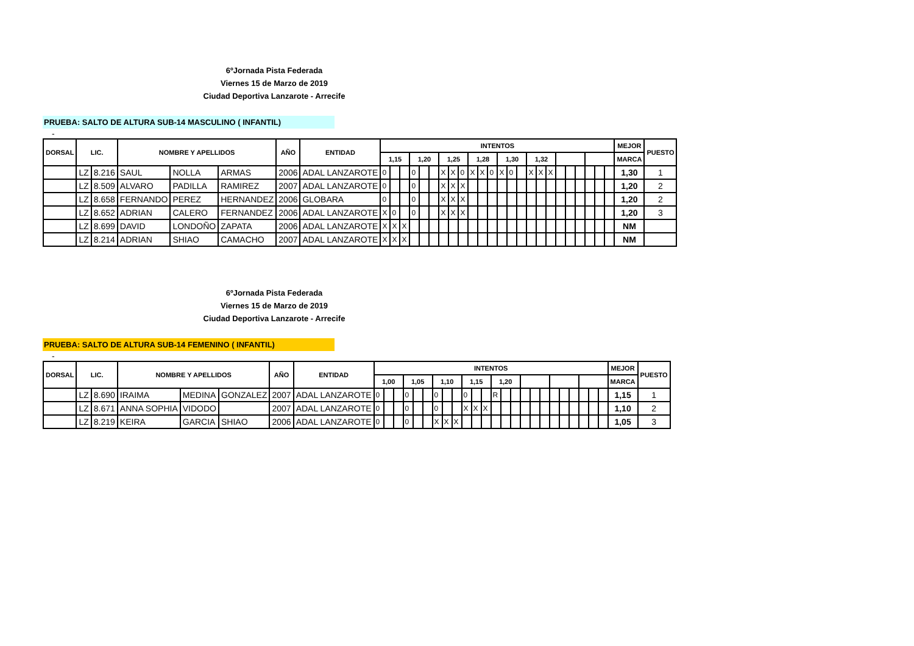6ºJornada Pista Federada
Viernes 15 de Marzo de 2019
Ciudad Deportiva Lanzarote - Arrecife
PRUEBA: SALTO DE ALTURA SUB-14 MASCULINO ( INFANTIL)
-
| DORSAL | LIC. | | NOMBRE Y APELLIDOS | | | AÑO | ENTIDAD | INTENTOS | | | | | | | | | | | | | | | | | | | | | | | | MEJOR | PUESTO |
| --- | --- | --- | --- | --- | --- | --- | --- | --- | --- | --- | --- | --- | --- | --- | --- | --- | --- | --- | --- | --- | --- | --- | --- | --- | --- | --- | --- | --- | --- | --- | --- | --- | --- |
| | | | | | | | | 1,15 | | | 1,20 | | | 1,25 | | | 1,28 | | | 1,30 | | | 1,32 | | | | | | | | | MARCA | |
| | LZ | 8.216 | SAUL | NOLLA | ARMAS | 2006 | ADAL LANZAROTE | 0 | | | 0 | | | X | X | 0 | X | X | 0 | X | 0 | | X | X | X | | | | | | | 1,30 | 1 |
| | LZ | 8.509 | ALVARO | PADILLA | RAMIREZ | 2007 | ADAL LANZAROTE | 0 | | | 0 | | | X | X | X | | | | | | | | | | | | | | | | 1,20 | 2 |
| | LZ | 8.658 | FERNANDO | PEREZ | HERNANDEZ | 2006 | GLOBARA | 0 | | | 0 | | | X | X | X | | | | | | | | | | | | | | | | 1,20 | 2 |
| | LZ | 8.652 | ADRIAN | CALERO | FERNANDEZ | 2006 | ADAL LANZAROTE | X | 0 | | 0 | | | X | X | X | | | | | | | | | | | | | | | | 1,20 | 3 |
| | LZ | 8.699 | DAVID | LONDOÑO | ZAPATA | 2006 | ADAL LANZAROTE | X | X | X | | | | | | | | | | | | | | | | | | | | | | NM | |
| | LZ | 8.214 | ADRIAN | SHIAO | CAMACHO | 2007 | ADAL LANZAROTE | X | X | X | | | | | | | | | | | | | | | | | | | | | | NM | |
6ºJornada Pista Federada
Viernes 15 de Marzo de 2019
Ciudad Deportiva Lanzarote - Arrecife
PRUEBA: SALTO DE ALTURA SUB-14 FEMENINO ( INFANTIL)
-
| DORSAL | LIC. | | NOMBRE Y APELLIDOS | | | AÑO | ENTIDAD | INTENTOS | | | | | | | | | | | | | | | | | | | | | | | | MEJOR | PUESTO |
| --- | --- | --- | --- | --- | --- | --- | --- | --- | --- | --- | --- | --- | --- | --- | --- | --- | --- | --- | --- | --- | --- | --- | --- | --- | --- | --- | --- | --- | --- | --- | --- | --- | --- |
| | | | | | | | | 1,00 | | | 1,05 | | | 1,10 | | | 1,15 | | | 1,20 | | | | | | | | | | | | MARCA | |
| | LZ | 8.690 | IRAIMA | MEDINA | GONZALEZ | 2007 | ADAL LANZAROTE | 0 | | | 0 | | | 0 | | | 0 | | | R | | | | | | | | | | | | 1,15 | 1 |
| | LZ | 8.671 | ANNA SOPHIA | VIDODO | | 2007 | ADAL LANZAROTE | 0 | | | 0 | | | 0 | | | X | X | X | | | | | | | | | | | | | 1,10 | 2 |
| | LZ | 8.219 | KEIRA | GARCIA | SHIAO | 2006 | ADAL LANZAROTE | 0 | | | 0 | | | X | X | X | | | | | | | | | | | | | | | | 1,05 | 3 |